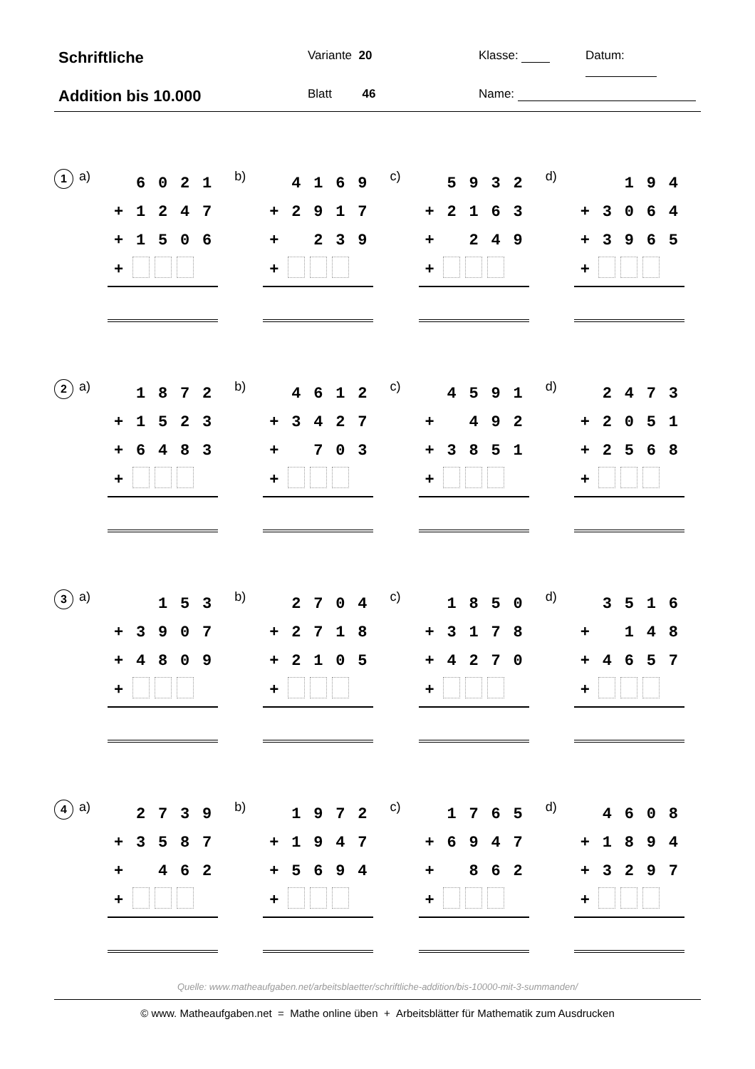Schriftliche
Variante 20
Klasse:
Datum:
Addition bis 10.000
Blatt 46
Name:
1
a)
| | 6 | 0 | 2 | 1 |
| + | 1 | 2 | 4 | 7 |
| + | 1 | 5 | 0 | 6 |
| + | | | | |
b)
| | 4 | 1 | 6 | 9 |
| + | 2 | 9 | 1 | 7 |
| + | | 2 | 3 | 9 |
| + | | | | |
c)
| | 5 | 9 | 3 | 2 |
| + | 2 | 1 | 6 | 3 |
| + | | 2 | 4 | 9 |
| + | | | | |
d)
| | | 1 | 9 | 4 |
| + | 3 | 0 | 6 | 4 |
| + | 3 | 9 | 6 | 5 |
| + | | | | |
2
a)
| | 1 | 8 | 7 | 2 |
| + | 1 | 5 | 2 | 3 |
| + | 6 | 4 | 8 | 3 |
| + | | | | |
b)
| | 4 | 6 | 1 | 2 |
| + | 3 | 4 | 2 | 7 |
| + | | 7 | 0 | 3 |
| + | | | | |
c)
| | 4 | 5 | 9 | 1 |
| + | | 4 | 9 | 2 |
| + | 3 | 8 | 5 | 1 |
| + | | | | |
d)
| | 2 | 4 | 7 | 3 |
| + | 2 | 0 | 5 | 1 |
| + | 2 | 5 | 6 | 8 |
| + | | | | |
3
a)
| | | 1 | 5 | 3 |
| + | 3 | 9 | 0 | 7 |
| + | 4 | 8 | 0 | 9 |
| + | | | | |
b)
| | 2 | 7 | 0 | 4 |
| + | 2 | 7 | 1 | 8 |
| + | 2 | 1 | 0 | 5 |
| + | | | | |
c)
| | 1 | 8 | 5 | 0 |
| + | 3 | 1 | 7 | 8 |
| + | 4 | 2 | 7 | 0 |
| + | | | | |
d)
| | 3 | 5 | 1 | 6 |
| + | | 1 | 4 | 8 |
| + | 4 | 6 | 5 | 7 |
| + | | | | |
4
a)
| | 2 | 7 | 3 | 9 |
| + | 3 | 5 | 8 | 7 |
| + | | 4 | 6 | 2 |
| + | | | | |
b)
| | 1 | 9 | 7 | 2 |
| + | 1 | 9 | 4 | 7 |
| + | 5 | 6 | 9 | 4 |
| + | | | | |
c)
| | 1 | 7 | 6 | 5 |
| + | 6 | 9 | 4 | 7 |
| + | | 8 | 6 | 2 |
| + | | | | |
d)
| | 4 | 6 | 0 | 8 |
| + | 1 | 8 | 9 | 4 |
| + | 3 | 2 | 9 | 7 |
| + | | | | |
Quelle: www.matheaufgaben.net/arbeitsblaetter/schriftliche-addition/bis-10000-mit-3-summanden/
© www. Matheaufgaben.net = Mathe online üben + Arbeitsblätter für Mathematik zum Ausdrucken